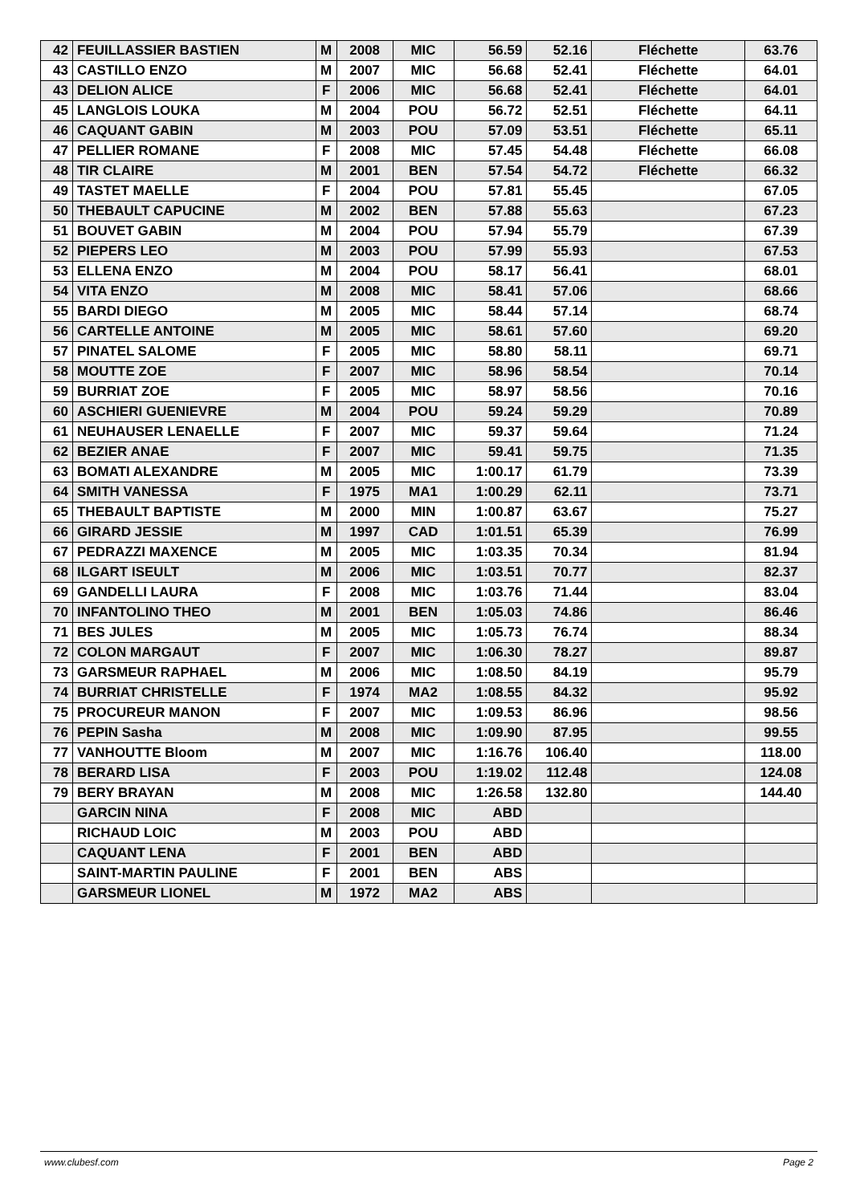| 42 | FEUILLASSIER BASTIEN | M | 2008 | MIC | 56.59 | 52.16 | Fléchette | 63.76 |
| 43 | CASTILLO ENZO | M | 2007 | MIC | 56.68 | 52.41 | Fléchette | 64.01 |
| 43 | DELION ALICE | F | 2006 | MIC | 56.68 | 52.41 | Fléchette | 64.01 |
| 45 | LANGLOIS LOUKA | M | 2004 | POU | 56.72 | 52.51 | Fléchette | 64.11 |
| 46 | CAQUANT GABIN | M | 2003 | POU | 57.09 | 53.51 | Fléchette | 65.11 |
| 47 | PELLIER ROMANE | F | 2008 | MIC | 57.45 | 54.48 | Fléchette | 66.08 |
| 48 | TIR CLAIRE | M | 2001 | BEN | 57.54 | 54.72 | Fléchette | 66.32 |
| 49 | TASTET MAELLE | F | 2004 | POU | 57.81 | 55.45 | | 67.05 |
| 50 | THEBAULT CAPUCINE | M | 2002 | BEN | 57.88 | 55.63 | | 67.23 |
| 51 | BOUVET GABIN | M | 2004 | POU | 57.94 | 55.79 | | 67.39 |
| 52 | PIEPERS LEO | M | 2003 | POU | 57.99 | 55.93 | | 67.53 |
| 53 | ELLENA ENZO | M | 2004 | POU | 58.17 | 56.41 | | 68.01 |
| 54 | VITA ENZO | M | 2008 | MIC | 58.41 | 57.06 | | 68.66 |
| 55 | BARDI DIEGO | M | 2005 | MIC | 58.44 | 57.14 | | 68.74 |
| 56 | CARTELLE ANTOINE | M | 2005 | MIC | 58.61 | 57.60 | | 69.20 |
| 57 | PINATEL SALOME | F | 2005 | MIC | 58.80 | 58.11 | | 69.71 |
| 58 | MOUTTE ZOE | F | 2007 | MIC | 58.96 | 58.54 | | 70.14 |
| 59 | BURRIAT ZOE | F | 2005 | MIC | 58.97 | 58.56 | | 70.16 |
| 60 | ASCHIERI GUENIEVRE | M | 2004 | POU | 59.24 | 59.29 | | 70.89 |
| 61 | NEUHAUSER LENAELLE | F | 2007 | MIC | 59.37 | 59.64 | | 71.24 |
| 62 | BEZIER ANAE | F | 2007 | MIC | 59.41 | 59.75 | | 71.35 |
| 63 | BOMATI ALEXANDRE | M | 2005 | MIC | 1:00.17 | 61.79 | | 73.39 |
| 64 | SMITH VANESSA | F | 1975 | MA1 | 1:00.29 | 62.11 | | 73.71 |
| 65 | THEBAULT BAPTISTE | M | 2000 | MIN | 1:00.87 | 63.67 | | 75.27 |
| 66 | GIRARD JESSIE | M | 1997 | CAD | 1:01.51 | 65.39 | | 76.99 |
| 67 | PEDRAZZI MAXENCE | M | 2005 | MIC | 1:03.35 | 70.34 | | 81.94 |
| 68 | ILGART ISEULT | M | 2006 | MIC | 1:03.51 | 70.77 | | 82.37 |
| 69 | GANDELLI LAURA | F | 2008 | MIC | 1:03.76 | 71.44 | | 83.04 |
| 70 | INFANTOLINO THEO | M | 2001 | BEN | 1:05.03 | 74.86 | | 86.46 |
| 71 | BES JULES | M | 2005 | MIC | 1:05.73 | 76.74 | | 88.34 |
| 72 | COLON MARGAUT | F | 2007 | MIC | 1:06.30 | 78.27 | | 89.87 |
| 73 | GARSMEUR RAPHAEL | M | 2006 | MIC | 1:08.50 | 84.19 | | 95.79 |
| 74 | BURRIAT CHRISTELLE | F | 1974 | MA2 | 1:08.55 | 84.32 | | 95.92 |
| 75 | PROCUREUR MANON | F | 2007 | MIC | 1:09.53 | 86.96 | | 98.56 |
| 76 | PEPIN Sasha | M | 2008 | MIC | 1:09.90 | 87.95 | | 99.55 |
| 77 | VANHOUTTE Bloom | M | 2007 | MIC | 1:16.76 | 106.40 | | 118.00 |
| 78 | BERARD LISA | F | 2003 | POU | 1:19.02 | 112.48 | | 124.08 |
| 79 | BERY BRAYAN | M | 2008 | MIC | 1:26.58 | 132.80 | | 144.40 |
| | GARCIN NINA | F | 2008 | MIC | ABD | | | |
| | RICHAUD LOIC | M | 2003 | POU | ABD | | | |
| | CAQUANT LENA | F | 2001 | BEN | ABD | | | |
| | SAINT-MARTIN PAULINE | F | 2001 | BEN | ABS | | | |
| | GARSMEUR LIONEL | M | 1972 | MA2 | ABS | | | |
www.clubesf.com Page 2